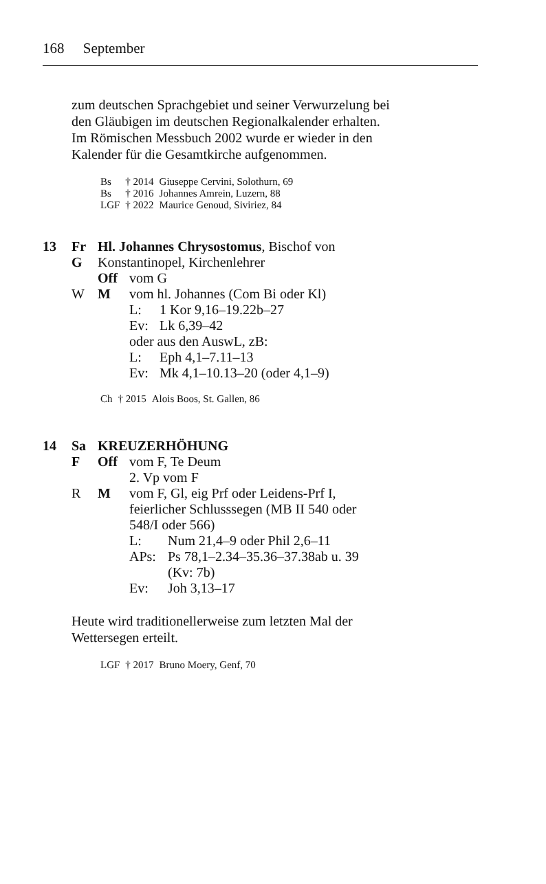168 September
zum deutschen Sprachgebiet und seiner Verwurzelung bei
den Gläubigen im deutschen Regionalkalender erhalten.
Im Römischen Messbuch 2002 wurde er wieder in den
Kalender für die Gesamtkirche aufgenommen.
| Bs | † 2014 | Giuseppe Cervini, Solothurn, 69 |
| Bs | † 2016 | Johannes Amrein, Luzern, 88 |
| LGF | † 2022 | Maurice Genoud, Siviriez, 84 |
| 13 | Fr | Hl. Johannes Chrysostomus , Bischof von | | |
| | G | Konstantinopel, Kirchenlehrer | | |
| | | Off | vom G | |
| | W | M | vom hl. Johannes (Com Bi oder Kl) | |
| | | | L: | 1 Kor 9,16–19.22b–27 |
| | | | Ev: | Lk 6,39–42 |
| | | | oder aus den AuswL, zB: | |
| | | | L: | Eph 4,1–7.11–13 |
| | | | Ev: | Mk 4,1–10.13–20 (oder 4,1–9) |
| Ch | † 2015 | Alois Boos, St. Gallen, 86 |
| 14 | Sa | KREUZERHÖHUNG | | |
| | F | Off | vom F, Te Deum | |
| | | | 2. Vp vom F | |
| | R | M | vom F, Gl, eig Prf oder Leidens-Prf I, feierlicher Schlusssegen (MB II 540 oder 548/I oder 566) | |
| | | | L: | Num 21,4–9 oder Phil 2,6–11 |
| | | | APs: | Ps 78,1–2.34–35.36–37.38ab u. 39 (Kv: 7b) |
| | | | Ev: | Joh 3,13–17 |
Heute wird traditionellerweise zum letzten Mal der
Wettersegen erteilt.
| LGF | † 2017 | Bruno Moery, Genf, 70 |